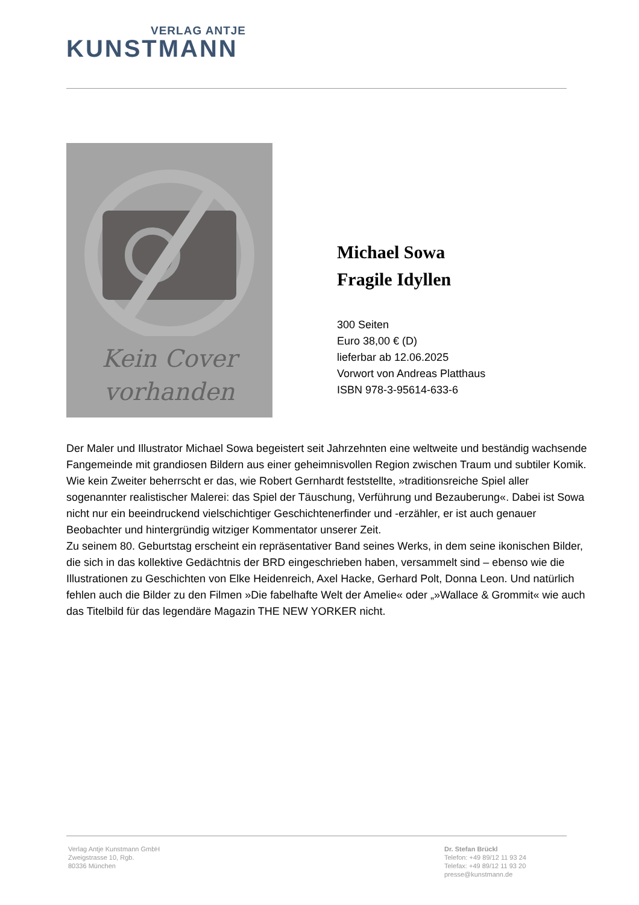VERLAG ANTJE
KUNSTMANN
Kein Cover
vorhanden
Michael Sowa
Fragile Idyllen
300 Seiten
Euro 38,00 € (D)
lieferbar ab 12.06.2025
Vorwort von Andreas Platthaus
ISBN 978-3-95614-633-6
Der Maler und Illustrator Michael Sowa begeistert seit Jahrzehnten eine weltweite und beständig wachsende Fangemeinde mit grandiosen Bildern aus einer geheimnisvollen Region zwischen Traum und subtiler Komik. Wie kein Zweiter beherrscht er das, wie Robert Gernhardt feststellte, »traditionsreiche Spiel aller sogenannter realistischer Malerei: das Spiel der Täuschung, Verführung und Bezauberung«. Dabei ist Sowa nicht nur ein beeindruckend vielschichtiger Geschichtenerfinder und -erzähler, er ist auch genauer Beobachter und hintergründig witziger Kommentator unserer Zeit.
Zu seinem 80. Geburtstag erscheint ein repräsentativer Band seines Werks, in dem seine ikonischen Bilder, die sich in das kollektive Gedächtnis der BRD eingeschrieben haben, versammelt sind – ebenso wie die Illustrationen zu Geschichten von Elke Heidenreich, Axel Hacke, Gerhard Polt, Donna Leon. Und natürlich fehlen auch die Bilder zu den Filmen »Die fabelhafte Welt der Amelie« oder „»Wallace & Grommit« wie auch das Titelbild für das legendäre Magazin THE NEW YORKER nicht.
Verlag Antje Kunstmann GmbH
Zweigstrasse 10, Rgb.
80336 München
Dr. Stefan Brückl
Telefon: +49 89/12 11 93 24
Telefax: +49 89/12 11 93 20
presse@kunstmann.de